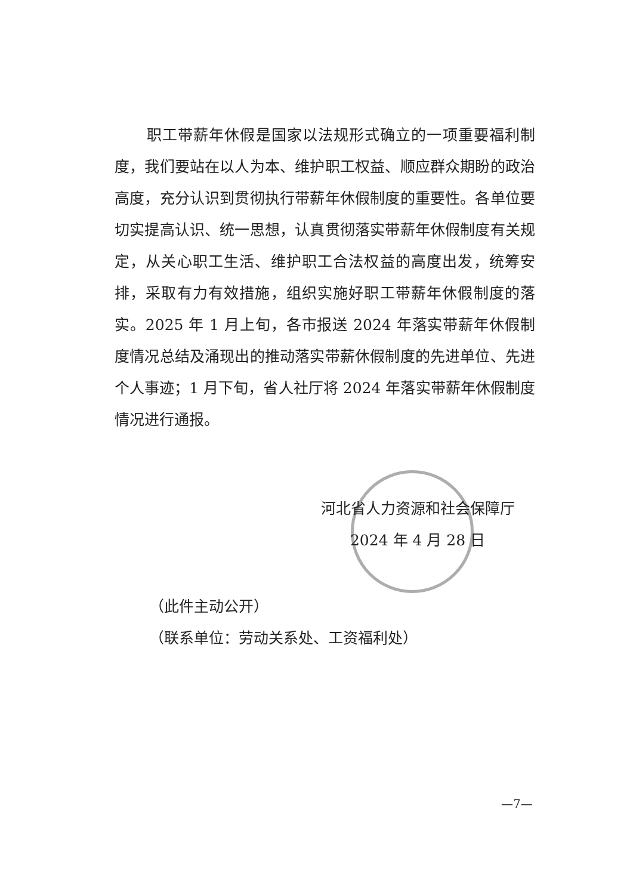职工带薪年休假是国家以法规形式确立的一项重要福利制度，我们要站在以人为本、维护职工权益、顺应群众期盼的政治高度，充分认识到贯彻执行带薪年休假制度的重要性。各单位要切实提高认识、统一思想，认真贯彻落实带薪年休假制度有关规定，从关心职工生活、维护职工合法权益的高度出发，统筹安排，采取有力有效措施，组织实施好职工带薪年休假制度的落实。2025 年 1 月上旬，各市报送 2024 年落实带薪年休假制度情况总结及涌现出的推动落实带薪休假制度的先进单位、先进个人事迹；1 月下旬，省人社厅将 2024 年落实带薪年休假制度情况进行通报。
河北省人力资源和社会保障厅
2024 年 4 月 28 日
（此件主动公开）
（联系单位：劳动关系处、工资福利处）
—7—